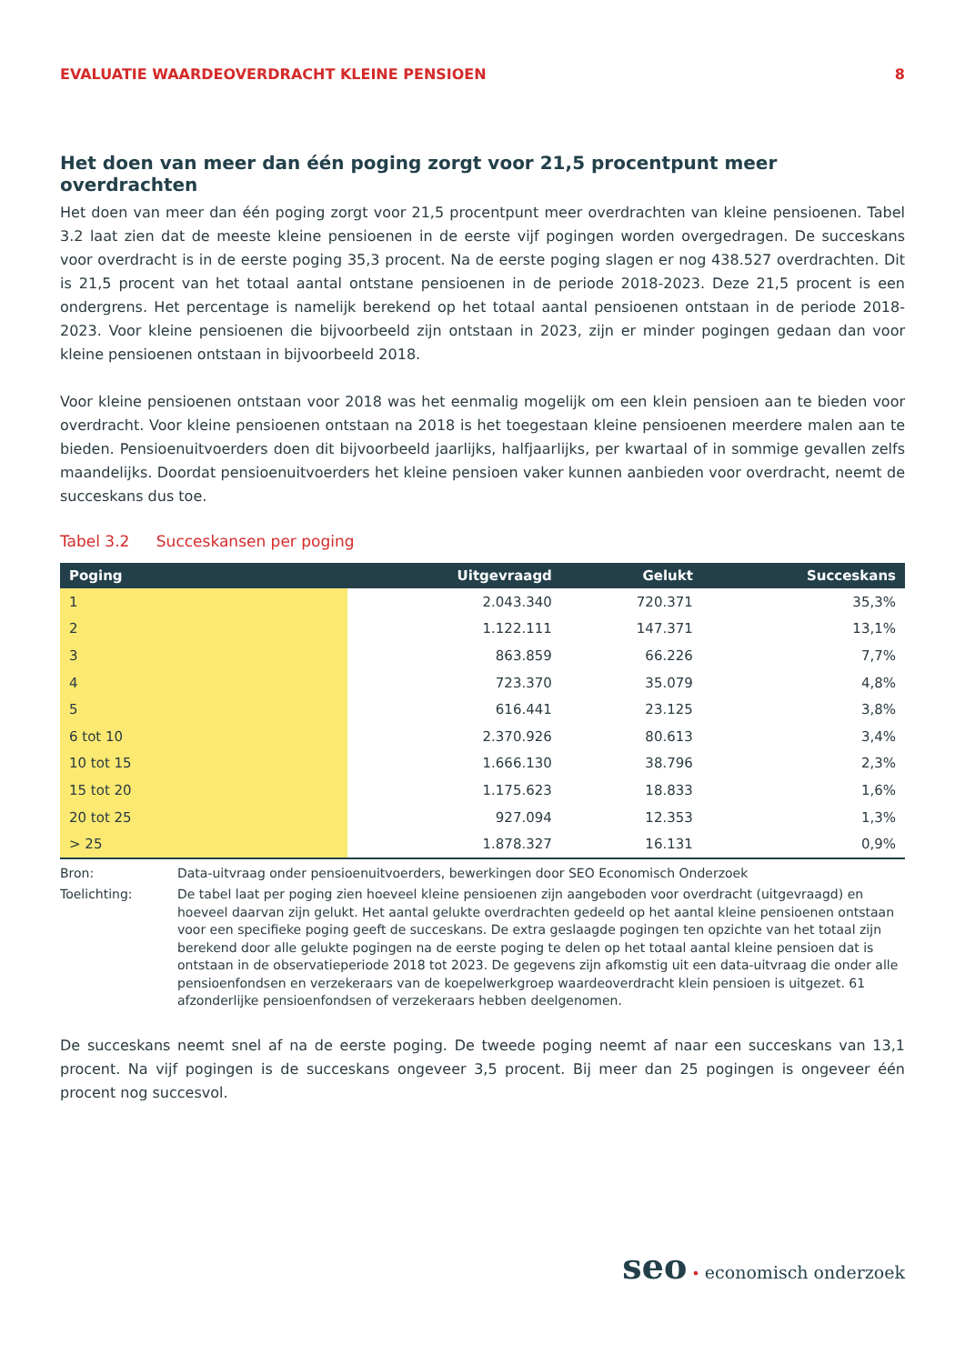EVALUATIE WAARDEOVERDRACHT KLEINE PENSIOEN 8
Het doen van meer dan één poging zorgt voor 21,5 procentpunt meer overdrachten
Het doen van meer dan één poging zorgt voor 21,5 procentpunt meer overdrachten van kleine pensioenen. Tabel 3.2 laat zien dat de meeste kleine pensioenen in de eerste vijf pogingen worden overgedragen. De succeskans voor overdracht is in de eerste poging 35,3 procent. Na de eerste poging slagen er nog 438.527 overdrachten. Dit is 21,5 procent van het totaal aantal ontstane pensioenen in de periode 2018-2023. Deze 21,5 procent is een ondergrens. Het percentage is namelijk berekend op het totaal aantal pensioenen ontstaan in de periode 2018-2023. Voor kleine pensioenen die bijvoorbeeld zijn ontstaan in 2023, zijn er minder pogingen gedaan dan voor kleine pensioenen ontstaan in bijvoorbeeld 2018.
Voor kleine pensioenen ontstaan voor 2018 was het eenmalig mogelijk om een klein pensioen aan te bieden voor overdracht. Voor kleine pensioenen ontstaan na 2018 is het toegestaan kleine pensioenen meerdere malen aan te bieden. Pensioenuitvoerders doen dit bijvoorbeeld jaarlijks, halfjaarlijks, per kwartaal of in sommige gevallen zelfs maandelijks. Doordat pensioenuitvoerders het kleine pensioen vaker kunnen aanbieden voor overdracht, neemt de succeskans dus toe.
Tabel 3.2 Succeskansen per poging
| Poging | Uitgevraagd | Gelukt | Succeskans |
| --- | --- | --- | --- |
| 1 | 2.043.340 | 720.371 | 35,3% |
| 2 | 1.122.111 | 147.371 | 13,1% |
| 3 | 863.859 | 66.226 | 7,7% |
| 4 | 723.370 | 35.079 | 4,8% |
| 5 | 616.441 | 23.125 | 3,8% |
| 6 tot 10 | 2.370.926 | 80.613 | 3,4% |
| 10 tot 15 | 1.666.130 | 38.796 | 2,3% |
| 15 tot 20 | 1.175.623 | 18.833 | 1,6% |
| 20 tot 25 | 927.094 | 12.353 | 1,3% |
| > 25 | 1.878.327 | 16.131 | 0,9% |
Bron: Data-uitvraag onder pensioenuitvoerders, bewerkingen door SEO Economisch Onderzoek
Toelichting: De tabel laat per poging zien hoeveel kleine pensioenen zijn aangeboden voor overdracht (uitgevraagd) en hoeveel daarvan zijn gelukt. Het aantal gelukte overdrachten gedeeld op het aantal kleine pensioenen ontstaan voor een specifieke poging geeft de succeskans. De extra geslaagde pogingen ten opzichte van het totaal zijn berekend door alle gelukte pogingen na de eerste poging te delen op het totaal aantal kleine pensioen dat is ontstaan in de observatieperiode 2018 tot 2023. De gegevens zijn afkomstig uit een data-uitvraag die onder alle pensioenfondsen en verzekeraars van de koepelwerkgroep waardeoverdracht klein pensioen is uitgezet. 61 afzonderlijke pensioenfondsen of verzekeraars hebben deelgenomen.
De succeskans neemt snel af na de eerste poging. De tweede poging neemt af naar een succeskans van 13,1 procent. Na vijf pogingen is de succeskans ongeveer 3,5 procent. Bij meer dan 25 pogingen is ongeveer één procent nog succesvol.
seo • economisch onderzoek